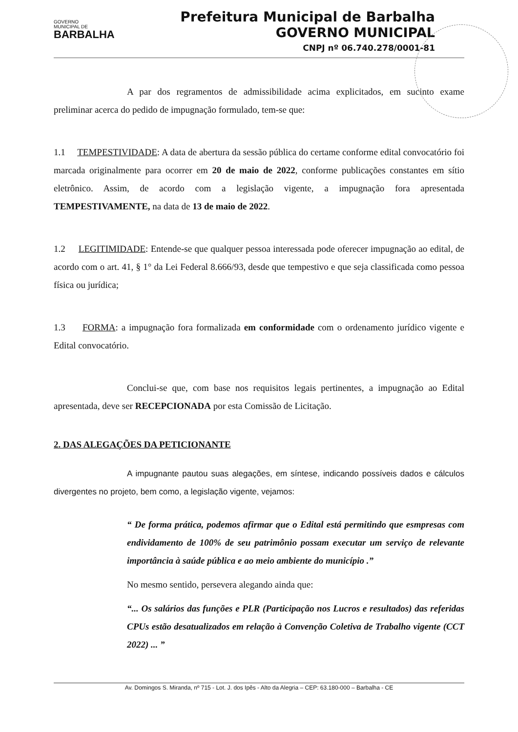GOVERNO
MUNICIPAL DE
BARBALHA
Prefeitura Municipal de Barbalha
GOVERNO MUNICIPAL
CNPJ nº 06.740.278/0001-81
A par dos regramentos de admissibilidade acima explicitados, em sucinto exame preliminar acerca do pedido de impugnação formulado, tem-se que:
1.1 TEMPESTIVIDADE: A data de abertura da sessão pública do certame conforme edital convocatório foi marcada originalmente para ocorrer em 20 de maio de 2022, conforme publicações constantes em sítio eletrônico. Assim, de acordo com a legislação vigente, a impugnação fora apresentada TEMPESTIVAMENTE, na data de 13 de maio de 2022.
1.2 LEGITIMIDADE: Entende-se que qualquer pessoa interessada pode oferecer impugnação ao edital, de acordo com o art. 41, § 1° da Lei Federal 8.666/93, desde que tempestivo e que seja classificada como pessoa física ou jurídica;
1.3 FORMA: a impugnação fora formalizada em conformidade com o ordenamento jurídico vigente e Edital convocatório.
Conclui-se que, com base nos requisitos legais pertinentes, a impugnação ao Edital apresentada, deve ser RECEPCIONADA por esta Comissão de Licitação.
2. DAS ALEGAÇÕES DA PETICIONANTE
A impugnante pautou suas alegações, em síntese, indicando possíveis dados e cálculos divergentes no projeto, bem como, a legislação vigente, vejamos:
“ De forma prática, podemos afirmar que o Edital está permitindo que esmpresas com endividamento de 100% de seu patrimônio possam executar um serviço de relevante importância à saúde pública e ao meio ambiente do município .”
No mesmo sentido, persevera alegando ainda que:
“... Os salários das funções e PLR (Participação nos Lucros e resultados) das referidas CPUs estão desatualizados em relação à Convenção Coletiva de Trabalho vigente (CCT 2022) ... ”
Av. Domingos S. Miranda, nº 715 - Lot. J. dos Ipês - Alto da Alegria – CEP: 63.180-000 – Barbalha - CE